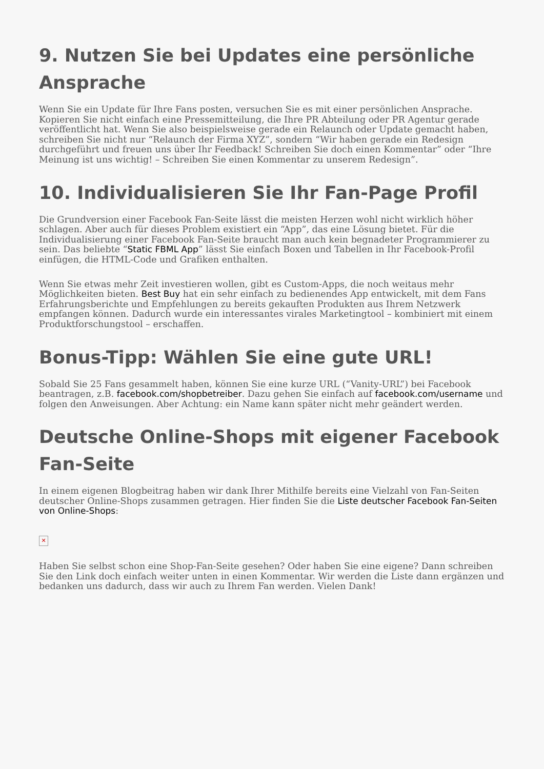9. Nutzen Sie bei Updates eine persönliche Ansprache
Wenn Sie ein Update für Ihre Fans posten, versuchen Sie es mit einer persönlichen Ansprache. Kopieren Sie nicht einfach eine Pressemitteilung, die Ihre PR Abteilung oder PR Agentur gerade veröffentlicht hat. Wenn Sie also beispielsweise gerade ein Relaunch oder Update gemacht haben, schreiben Sie nicht nur “Relaunch der Firma XYZ”, sondern “Wir haben gerade ein Redesign durchgeführt und freuen uns über Ihr Feedback! Schreiben Sie doch einen Kommentar” oder “Ihre Meinung ist uns wichtig! – Schreiben Sie einen Kommentar zu unserem Redesign”.
10. Individualisieren Sie Ihr Fan-Page Profil
Die Grundversion einer Facebook Fan-Seite lässt die meisten Herzen wohl nicht wirklich höher schlagen. Aber auch für dieses Problem existiert ein “App”, das eine Lösung bietet. Für die Individualisierung einer Facebook Fan-Seite braucht man auch kein begnadeter Programmierer zu sein. Das beliebte “Static FBML App” lässt Sie einfach Boxen und Tabellen in Ihr Facebook-Profil einfügen, die HTML-Code und Grafiken enthalten.
Wenn Sie etwas mehr Zeit investieren wollen, gibt es Custom-Apps, die noch weitaus mehr Möglichkeiten bieten. Best Buy hat ein sehr einfach zu bedienendes App entwickelt, mit dem Fans Erfahrungsberichte und Empfehlungen zu bereits gekauften Produkten aus Ihrem Netzwerk empfangen können. Dadurch wurde ein interessantes virales Marketingtool – kombiniert mit einem Produktforschungstool – erschaffen.
Bonus-Tipp: Wählen Sie eine gute URL!
Sobald Sie 25 Fans gesammelt haben, können Sie eine kurze URL (“Vanity-URL”) bei Facebook beantragen, z.B. facebook.com/shopbetreiber. Dazu gehen Sie einfach auf facebook.com/username und folgen den Anweisungen. Aber Achtung: ein Name kann später nicht mehr geändert werden.
Deutsche Online-Shops mit eigener Facebook Fan-Seite
In einem eigenen Blogbeitrag haben wir dank Ihrer Mithilfe bereits eine Vielzahl von Fan-Seiten deutscher Online-Shops zusammen getragen. Hier finden Sie die Liste deutscher Facebook Fan-Seiten von Online-Shops:
✕
Haben Sie selbst schon eine Shop-Fan-Seite gesehen? Oder haben Sie eine eigene? Dann schreiben Sie den Link doch einfach weiter unten in einen Kommentar. Wir werden die Liste dann ergänzen und bedanken uns dadurch, dass wir auch zu Ihrem Fan werden. Vielen Dank!